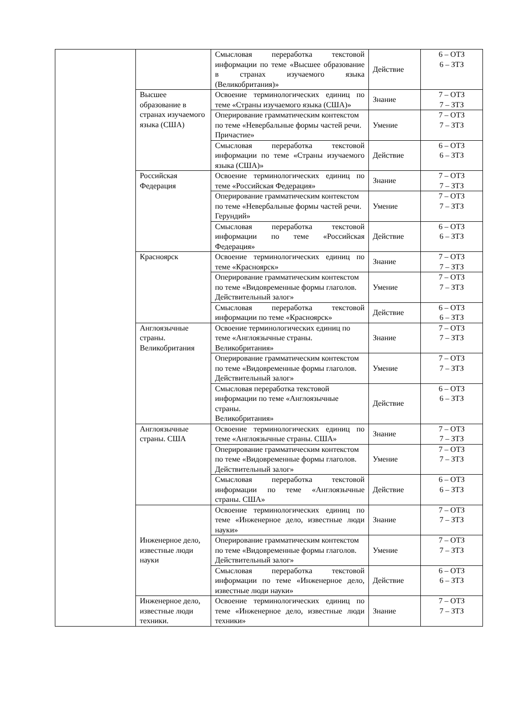| | | Смысловая переработка текстовой информации по теме «Высшее образование в странах изучаемого языка (Великобритания)» | Действие | 6 – ОТЗ 6 – ЗТЗ |
| | Высшее образование в странах изучаемого языка (США) | Освоение терминологических единиц по теме «Страны изучаемого языка (США)» | Знание | 7 – ОТЗ 7 – ЗТЗ |
| | | Оперирование грамматическим контекстом по теме «Невербальные формы частей речи. Причастие» | Умение | 7 – ОТЗ 7 – ЗТЗ |
| | | Смысловая переработка текстовой информации по теме «Страны изучаемого языка (США)» | Действие | 6 – ОТЗ 6 – ЗТЗ |
| | Российская Федерация | Освоение терминологических единиц по теме «Российская Федерация» | Знание | 7 – ОТЗ 7 – ЗТЗ |
| | | Оперирование грамматическим контекстом по теме «Невербальные формы частей речи. Герундий» | Умение | 7 – ОТЗ 7 – ЗТЗ |
| | | Смысловая переработка текстовой информации по теме «Российская Федерация» | Действие | 6 – ОТЗ 6 – ЗТЗ |
| | Красноярск | Освоение терминологических единиц по теме «Красноярск» | Знание | 7 – ОТЗ 7 – ЗТЗ |
| | | Оперирование грамматическим контекстом по теме «Видовременные формы глаголов. Действительный залог» | Умение | 7 – ОТЗ 7 – ЗТЗ |
| | | Смысловая переработка текстовой информации по теме «Красноярск» | Действие | 6 – ОТЗ 6 – ЗТЗ |
| | Англоязычные страны. Великобритания | Освоение терминологических единиц по теме «Англоязычные страны. Великобритания» | Знание | 7 – ОТЗ 7 – ЗТЗ |
| | | Оперирование грамматическим контекстом по теме «Видовременные формы глаголов. Действительный залог» | Умение | 7 – ОТЗ 7 – ЗТЗ |
| | | Смысловая переработка текстовой информации по теме «Англоязычные страны. Великобритания» | Действие | 6 – ОТЗ 6 – ЗТЗ |
| | Англоязычные страны. США | Освоение терминологических единиц по теме «Англоязычные страны. США» | Знание | 7 – ОТЗ 7 – ЗТЗ |
| | | Оперирование грамматическим контекстом по теме «Видовременные формы глаголов. Действительный залог» | Умение | 7 – ОТЗ 7 – ЗТЗ |
| | | Смысловая переработка текстовой информации по теме «Англоязычные страны. США» | Действие | 6 – ОТЗ 6 – ЗТЗ |
| | Инженерное дело, известные люди науки | Освоение терминологических единиц по теме «Инженерное дело, известные люди науки» | Знание | 7 – ОТЗ 7 – ЗТЗ |
| | | Оперирование грамматическим контекстом по теме «Видовременные формы глаголов. Действительный залог» | Умение | 7 – ОТЗ 7 – ЗТЗ |
| | | Смысловая переработка текстовой информации по теме «Инженерное дело, известные люди науки» | Действие | 6 – ОТЗ 6 – ЗТЗ |
| | Инженерное дело, известные люди техники. | Освоение терминологических единиц по теме «Инженерное дело, известные люди техники» | Знание | 7 – ОТЗ 7 – ЗТЗ |